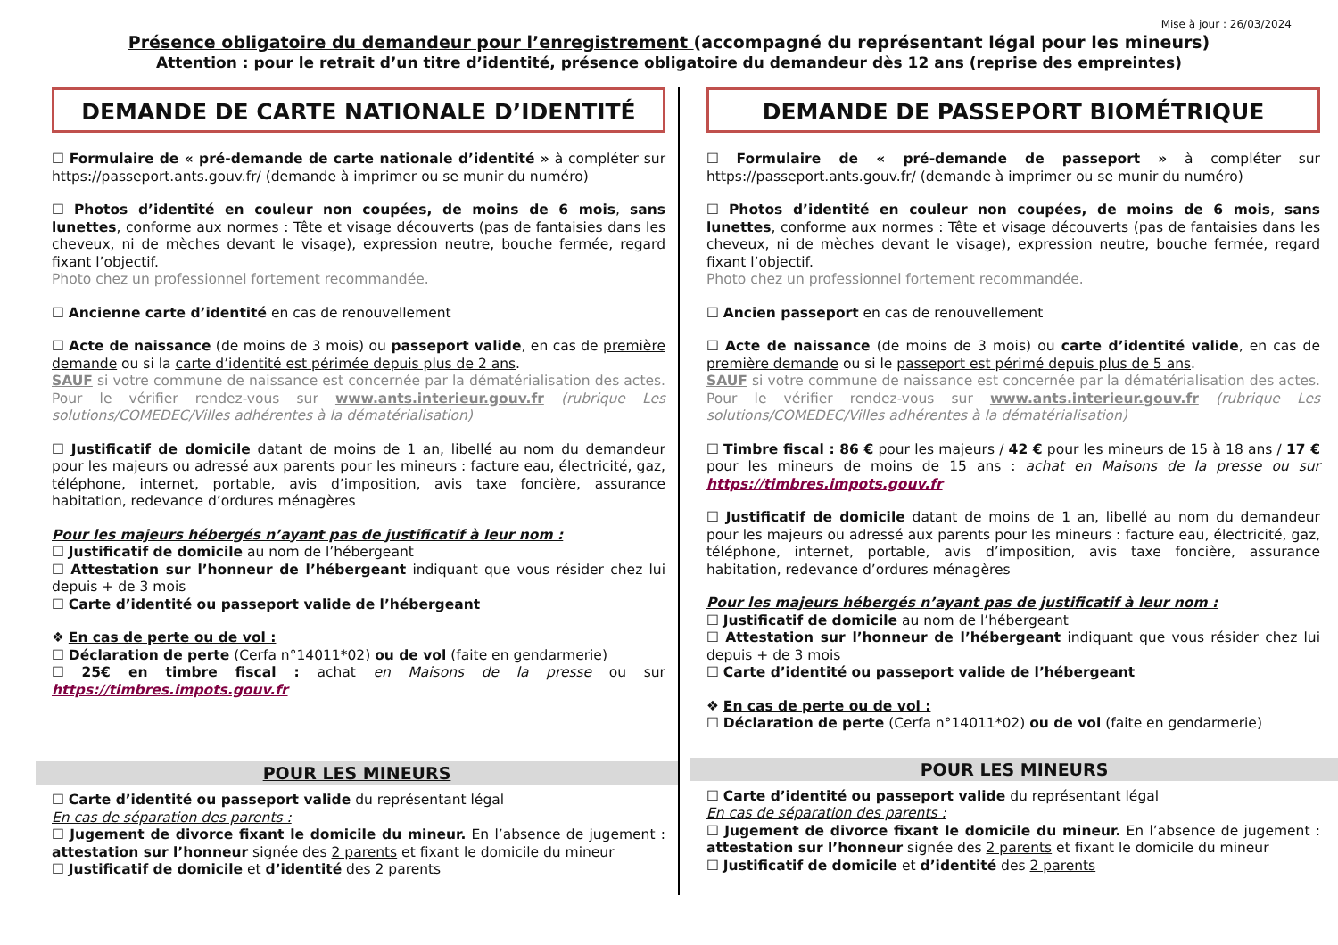Mise à jour : 26/03/2024
Présence obligatoire du demandeur pour l’enregistrement (accompagné du représentant légal pour les mineurs)
Attention : pour le retrait d’un titre d’identité, présence obligatoire du demandeur dès 12 ans (reprise des empreintes)
DEMANDE DE CARTE NATIONALE D’IDENTITÉ
☐ Formulaire de « pré-demande de carte nationale d’identité » à compléter sur https://passeport.ants.gouv.fr/ (demande à imprimer ou se munir du numéro)
☐ Photos d’identité en couleur non coupées, de moins de 6 mois, sans lunettes, conforme aux normes : Tête et visage découverts (pas de fantaisies dans les cheveux, ni de mèches devant le visage), expression neutre, bouche fermée, regard fixant l’objectif.
Photo chez un professionnel fortement recommandée.
☐ Ancienne carte d’identité en cas de renouvellement
☐ Acte de naissance (de moins de 3 mois) ou passeport valide, en cas de première demande ou si la carte d’identité est périmée depuis plus de 2 ans.
SAUF si votre commune de naissance est concernée par la dématérialisation des actes. Pour le vérifier rendez-vous sur www.ants.interieur.gouv.fr (rubrique Les solutions/COMEDEC/Villes adhérentes à la dématérialisation)
☐ Justificatif de domicile datant de moins de 1 an, libellé au nom du demandeur pour les majeurs ou adressé aux parents pour les mineurs : facture eau, électricité, gaz, téléphone, internet, portable, avis d’imposition, avis taxe foncière, assurance habitation, redevance d’ordures ménagères
Pour les majeurs hébergés n’ayant pas de justificatif à leur nom :
☐ Justificatif de domicile au nom de l’hébergeant
☐ Attestation sur l’honneur de l’hébergeant indiquant que vous résider chez lui depuis + de 3 mois
☐ Carte d’identité ou passeport valide de l’hébergeant
❖ En cas de perte ou de vol :
☐ Déclaration de perte (Cerfa n°14011*02) ou de vol (faite en gendarmerie)
☐ 25€ en timbre fiscal : achat en Maisons de la presse ou sur https://timbres.impots.gouv.fr
POUR LES MINEURS
☐ Carte d’identité ou passeport valide du représentant légal
En cas de séparation des parents :
☐ Jugement de divorce fixant le domicile du mineur. En l’absence de jugement : attestation sur l’honneur signée des 2 parents et fixant le domicile du mineur
☐ Justificatif de domicile et d’identité des 2 parents
DEMANDE DE PASSEPORT BIOMÉTRIQUE
☐ Formulaire de « pré-demande de passeport » à compléter sur https://passeport.ants.gouv.fr/ (demande à imprimer ou se munir du numéro)
☐ Photos d’identité en couleur non coupées, de moins de 6 mois, sans lunettes, conforme aux normes : Tête et visage découverts (pas de fantaisies dans les cheveux, ni de mèches devant le visage), expression neutre, bouche fermée, regard fixant l’objectif.
Photo chez un professionnel fortement recommandée.
☐ Ancien passeport en cas de renouvellement
☐ Acte de naissance (de moins de 3 mois) ou carte d’identité valide, en cas de première demande ou si le passeport est périmé depuis plus de 5 ans.
SAUF si votre commune de naissance est concernée par la dématérialisation des actes. Pour le vérifier rendez-vous sur www.ants.interieur.gouv.fr (rubrique Les solutions/COMEDEC/Villes adhérentes à la dématérialisation)
☐ Timbre fiscal : 86 € pour les majeurs / 42 € pour les mineurs de 15 à 18 ans / 17 € pour les mineurs de moins de 15 ans : achat en Maisons de la presse ou sur https://timbres.impots.gouv.fr
☐ Justificatif de domicile datant de moins de 1 an, libellé au nom du demandeur pour les majeurs ou adressé aux parents pour les mineurs : facture eau, électricité, gaz, téléphone, internet, portable, avis d’imposition, avis taxe foncière, assurance habitation, redevance d’ordures ménagères
Pour les majeurs hébergés n’ayant pas de justificatif à leur nom :
☐ Justificatif de domicile au nom de l’hébergeant
☐ Attestation sur l’honneur de l’hébergeant indiquant que vous résider chez lui depuis + de 3 mois
☐ Carte d’identité ou passeport valide de l’hébergeant
❖ En cas de perte ou de vol :
☐ Déclaration de perte (Cerfa n°14011*02) ou de vol (faite en gendarmerie)
POUR LES MINEURS
☐ Carte d’identité ou passeport valide du représentant légal
En cas de séparation des parents :
☐ Jugement de divorce fixant le domicile du mineur. En l’absence de jugement : attestation sur l’honneur signée des 2 parents et fixant le domicile du mineur
☐ Justificatif de domicile et d’identité des 2 parents